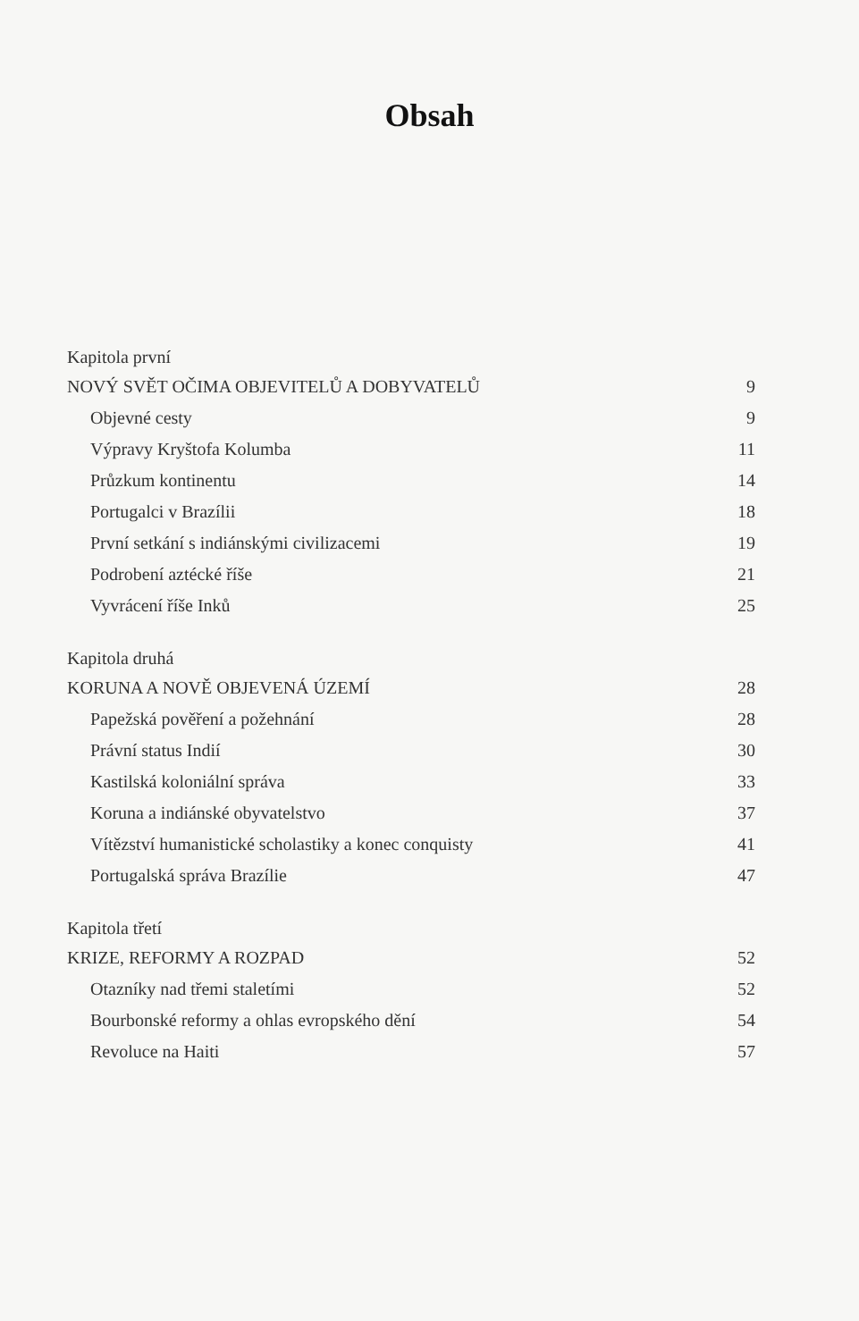Obsah
Kapitola první
NOVÝ SVĚT OČIMA OBJEVITELŮ A DOBYVATELŮ 9
Objevné cesty 9
Výpravy Kryštofa Kolumba 11
Průzkum kontinentu 14
Portugalci v Brazílii 18
První setkání s indiánskými civilizacemi 19
Podrobení aztécké říše 21
Vyvrácení říše Inků 25
Kapitola druhá
KORUNA A NOVĚ OBJEVENÁ ÚZEMÍ 28
Papežská pověření a požehnání 28
Právní status Indií 30
Kastilská koloniální správa 33
Koruna a indiánské obyvatelstvo 37
Vítězství humanistické scholastiky a konec conquisty 41
Portugalská správa Brazílie 47
Kapitola třetí
KRIZE, REFORMY A ROZPAD 52
Otazníky nad třemi staletími 52
Bourbonské reformy a ohlas evropského dění 54
Revoluce na Haiti 57